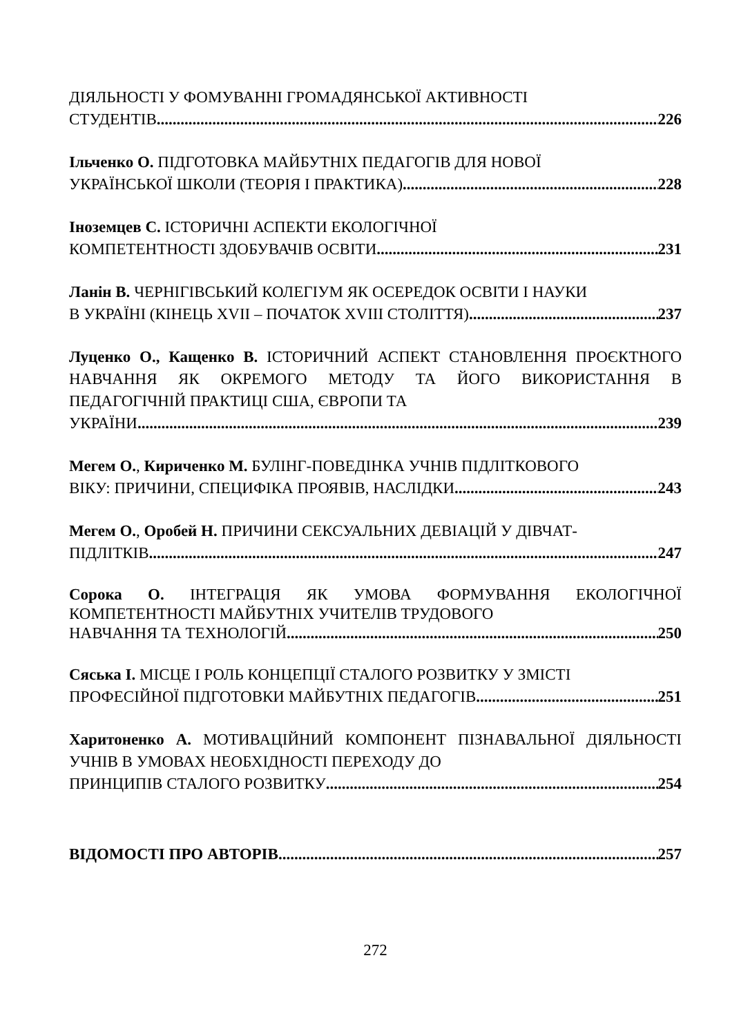ДІЯЛЬНОСТІ У ФОМУВАННІ ГРОМАДЯНСЬКОЇ АКТИВНОСТІ
СТУДЕНТІВ 226
Ільченко О. ПІДГОТОВКА МАЙБУТНІХ ПЕДАГОГІВ ДЛЯ НОВОЇ
УКРАЇНСЬКОЇ ШКОЛИ (ТЕОРІЯ І ПРАКТИКА) 228
Іноземцев С. ІСТОРИЧНІ АСПЕКТИ ЕКОЛОГІЧНОЇ
КОМПЕТЕНТНОСТІ ЗДОБУВАЧІВ ОСВІТИ 231
Ланін В. ЧЕРНІГІВСЬКИЙ КОЛЕГІУМ ЯК ОСЕРЕДОК ОСВІТИ І НАУКИ
В УКРАЇНІ (КІНЕЦЬ XVII – ПОЧАТОК XVIII СТОЛІТТЯ) 237
Луценко О., Кащенко В. ІСТОРИЧНИЙ АСПЕКТ СТАНОВЛЕННЯ ПРОЄКТНОГО НАВЧАННЯ ЯК ОКРЕМОГО МЕТОДУ ТА ЙОГО ВИКОРИСТАННЯ В ПЕДАГОГІЧНІЙ ПРАКТИЦІ США, ЄВРОПИ ТА
УКРАЇНИ 239
Мегем О., Кириченко М. БУЛІНГ-ПОВЕДІНКА УЧНІВ ПІДЛІТКОВОГО
ВІКУ: ПРИЧИНИ, СПЕЦИФІКА ПРОЯВІВ, НАСЛІДКИ 243
Мегем О., Оробей Н. ПРИЧИНИ СЕКСУАЛЬНИХ ДЕВІАЦІЙ У ДІВЧАТ-
ПІДЛІТКІВ 247
Сорока О. ІНТЕГРАЦІЯ ЯК УМОВА ФОРМУВАННЯ ЕКОЛОГІЧНОЇ КОМПЕТЕНТНОСТІ МАЙБУТНІХ УЧИТЕЛІВ ТРУДОВОГО
НАВЧАННЯ ТА ТЕХНОЛОГІЙ 250
Сяська І. МІСЦЕ І РОЛЬ КОНЦЕПЦІЇ СТАЛОГО РОЗВИТКУ У ЗМІСТІ
ПРОФЕСІЙНОЇ ПІДГОТОВКИ МАЙБУТНІХ ПЕДАГОГІВ 251
Харитоненко А. МОТИВАЦІЙНИЙ КОМПОНЕНТ ПІЗНАВАЛЬНОЇ ДІЯЛЬНОСТІ УЧНІВ В УМОВАХ НЕОБХІДНОСТІ ПЕРЕХОДУ ДО
ПРИНЦИПІВ СТАЛОГО РОЗВИТКУ 254
ВІДОМОСТІ ПРО АВТОРІВ 257
272